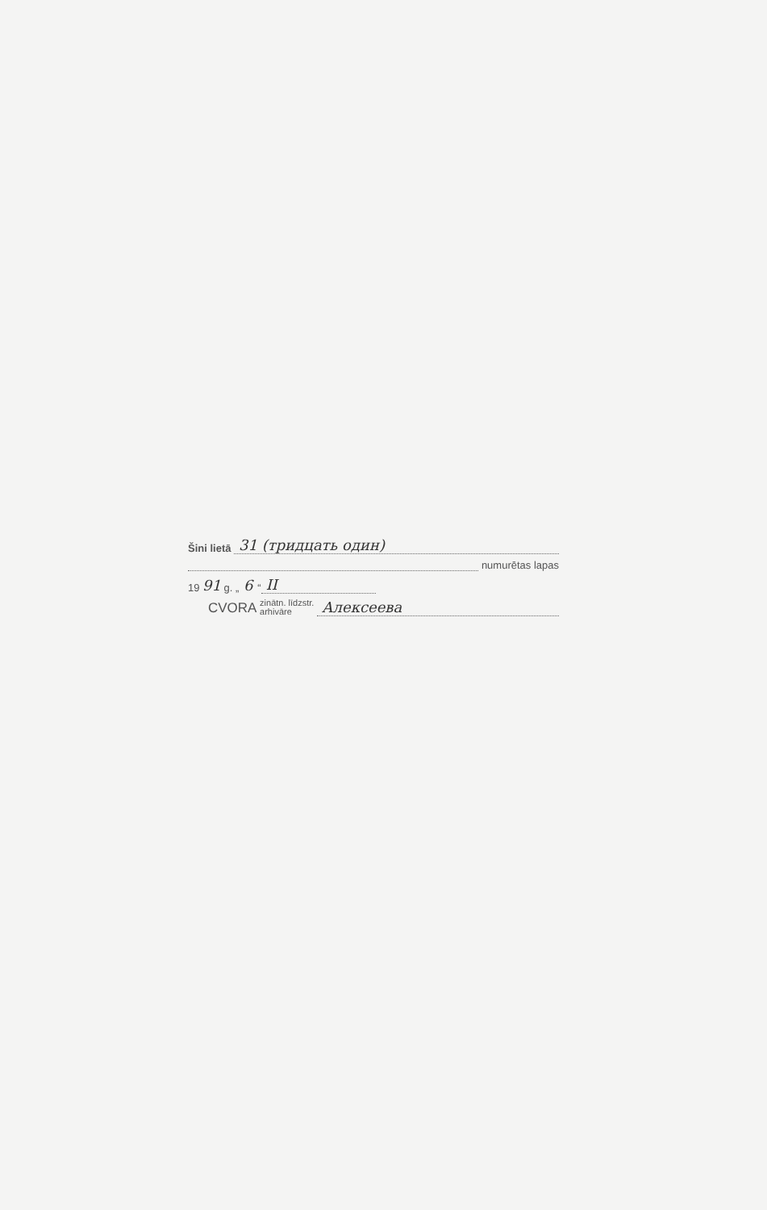Šini lietā 31 (тридцать один)
numurētas lapas
19 91 g. „ 6 “ II
CVORA zinātn. līdzstr.
arhivāre Алексеева